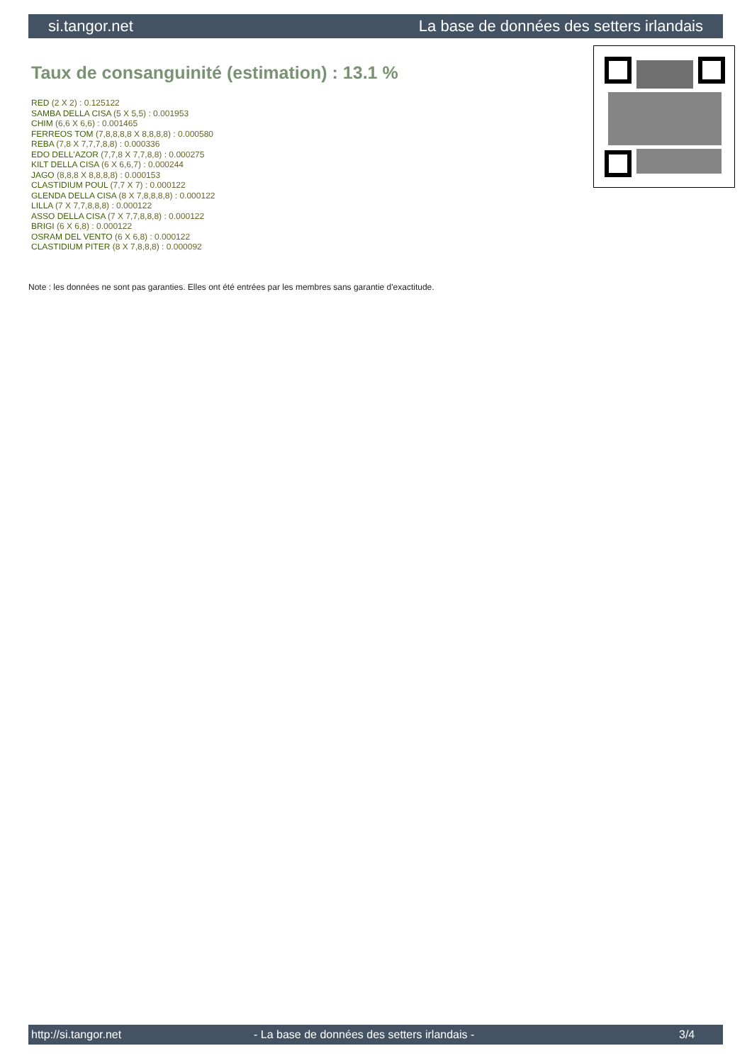si.tangor.net La base de données des setters irlandais
Taux de consanguinité (estimation) : 13.1 %
RED (2 X 2) : 0.125122
SAMBA DELLA CISA (5 X 5,5) : 0.001953
CHIM (6,6 X 6,6) : 0.001465
FERREOS TOM (7,8,8,8,8 X 8,8,8,8) : 0.000580
REBA (7,8 X 7,7,7,8,8) : 0.000336
EDO DELL'AZOR (7,7,8 X 7,7,8,8) : 0.000275
KILT DELLA CISA (6 X 6,6,7) : 0.000244
JAGO (8,8,8 X 8,8,8,8) : 0.000153
CLASTIDIUM POUL (7,7 X 7) : 0.000122
GLENDA DELLA CISA (8 X 7,8,8,8,8) : 0.000122
LILLA (7 X 7,7,8,8,8) : 0.000122
ASSO DELLA CISA (7 X 7,7,8,8,8) : 0.000122
BRIGI (6 X 6,8) : 0.000122
OSRAM DEL VENTO (6 X 6,8) : 0.000122
CLASTIDIUM PITER (8 X 7,8,8,8) : 0.000092
Note : les données ne sont pas garanties. Elles ont été entrées par les membres sans garantie d'exactitude.
http://si.tangor.net - La base de données des setters irlandais - 3/4